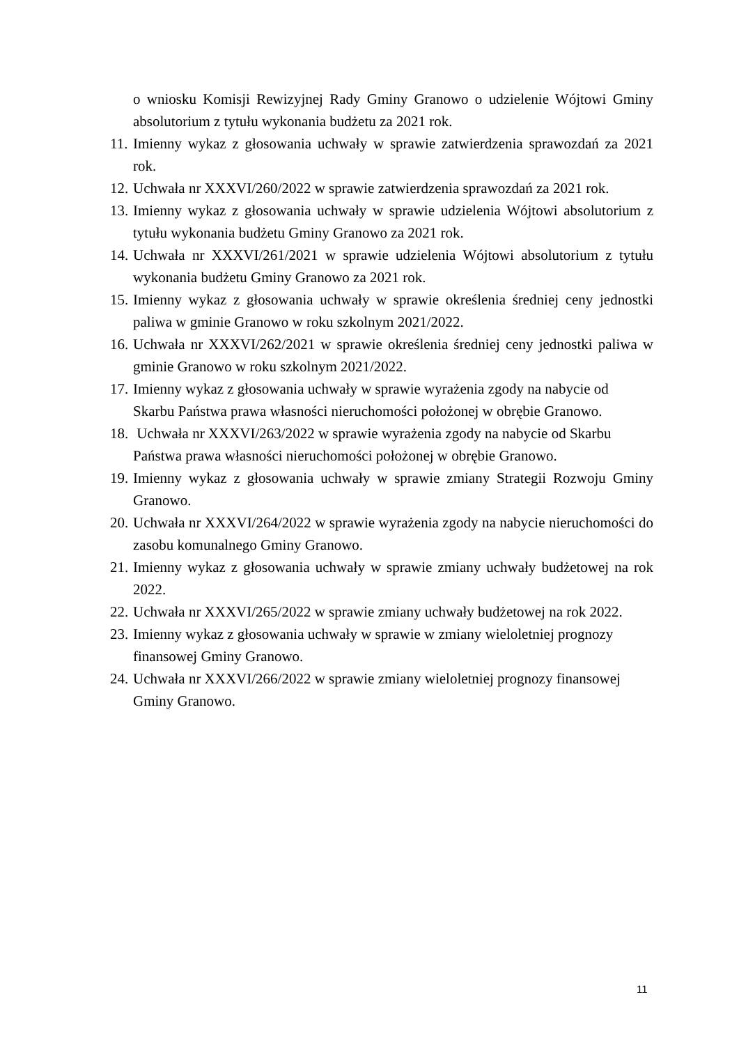o wniosku Komisji Rewizyjnej Rady Gminy Granowo o udzielenie Wójtowi Gminy absolutorium z tytułu wykonania budżetu za 2021 rok.
11. Imienny wykaz z głosowania uchwały w sprawie zatwierdzenia sprawozdań za 2021 rok.
12. Uchwała nr XXXVI/260/2022 w sprawie zatwierdzenia sprawozdań za 2021 rok.
13. Imienny wykaz z głosowania uchwały w sprawie udzielenia Wójtowi absolutorium z tytułu wykonania budżetu Gminy Granowo za 2021 rok.
14. Uchwała nr XXXVI/261/2021 w sprawie udzielenia Wójtowi absolutorium z tytułu wykonania budżetu Gminy Granowo za 2021 rok.
15. Imienny wykaz z głosowania uchwały w sprawie określenia średniej ceny jednostki paliwa w gminie Granowo w roku szkolnym 2021/2022.
16. Uchwała nr XXXVI/262/2021 w sprawie określenia średniej ceny jednostki paliwa w gminie Granowo w roku szkolnym 2021/2022.
17. Imienny wykaz z głosowania uchwały w sprawie wyrażenia zgody na nabycie od Skarbu Państwa prawa własności nieruchomości położonej w obrębie Granowo.
18. Uchwała nr XXXVI/263/2022 w sprawie wyrażenia zgody na nabycie od Skarbu Państwa prawa własności nieruchomości położonej w obrębie Granowo.
19. Imienny wykaz z głosowania uchwały w sprawie zmiany Strategii Rozwoju Gminy Granowo.
20. Uchwała nr XXXVI/264/2022 w sprawie wyrażenia zgody na nabycie nieruchomości do zasobu komunalnego Gminy Granowo.
21. Imienny wykaz z głosowania uchwały w sprawie zmiany uchwały budżetowej na rok 2022.
22. Uchwała nr XXXVI/265/2022 w sprawie zmiany uchwały budżetowej na rok 2022.
23. Imienny wykaz z głosowania uchwały w sprawie w zmiany wieloletniej prognozy finansowej Gminy Granowo.
24. Uchwała nr XXXVI/266/2022 w sprawie zmiany wieloletniej prognozy finansowej Gminy Granowo.
11